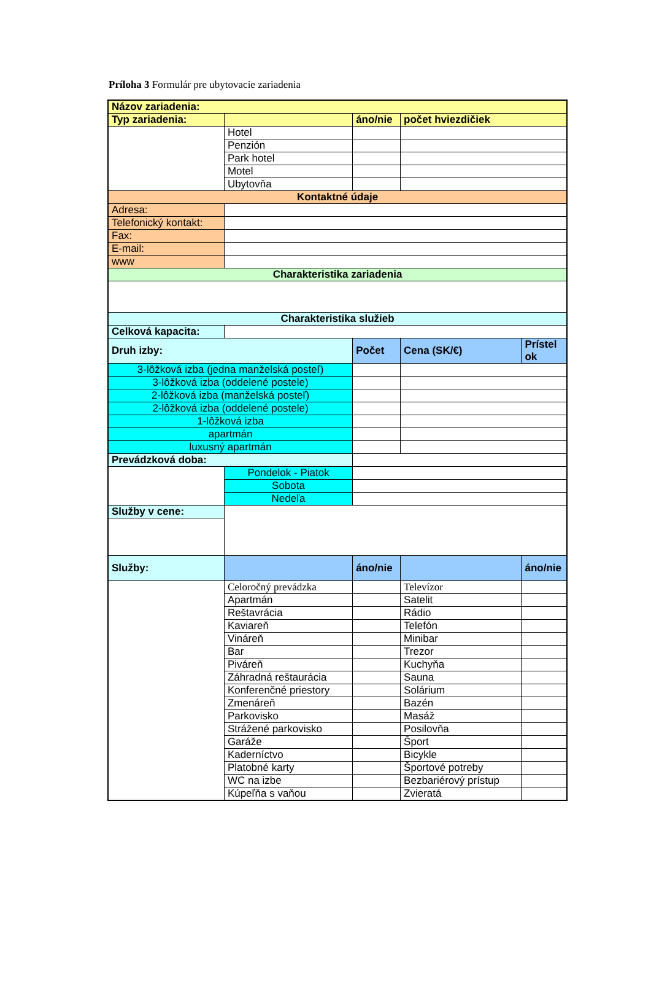Príloha 3 Formulár pre ubytovacie zariadenia
| Názov zariadenia: | | | | |
| Typ zariadenia: | | áno/nie | počet hviezdičiek | |
| | Hotel | | | |
| | Penzión | | | |
| | Park hotel | | | |
| | Motel | | | |
| | Ubytovňa | | | |
| Kontaktné údaje | | | | |
| Adresa: | | | | |
| Telefonický kontakt: | | | | |
| Fax: | | | | |
| E-mail: | | | | |
| www | | | | |
| Charakteristika zariadenia | | | | |
| Charakteristika služieb | | | | |
| Celková kapacita: | | | | |
| Druh izby: | | Počet | Cena (SK/€) | Prístel ok |
| 3-lôžková izba (jedna manželská posteľ) | | | | |
| 3-lôžková izba (oddelené postele) | | | | |
| 2-lôžková izba (manželská posteľ) | | | | |
| 2-lôžková izba (oddelené postele) | | | | |
| 1-lôžková izba | | | | |
| apartmán | | | | |
| luxusný apartmán | | | | |
| Prevádzková doba: | | | | |
| | Pondelok - Piatok | | | |
| | Sobota | | | |
| | Nedeľa | | | |
| Služby v cene: | | | | |
| Služby: | | áno/nie | | áno/nie |
| | Celoročný prevádzka | | Televízor | |
| | Apartmán | | Satelit | |
| | Reštavrácia | | Rádio | |
| | Kaviareň | | Telefón | |
| | Vináreň | | Minibar | |
| | Bar | | Trezor | |
| | Piváreň | | Kuchyňa | |
| | Záhradná reštaurácia | | Sauna | |
| | Konferenčné priestory | | Solárium | |
| | Zmenáreň | | Bazén | |
| | Parkovisko | | Masáž | |
| | Strážené parkovisko | | Posilovňa | |
| | Garáže | | Šport | |
| | Kaderníctvo | | Bicykle | |
| | Platobné karty | | Športové potreby | |
| | WC na izbe | | Bezbariérový prístup | |
| | Kúpeľňa s vaňou | | Zvieratá | |